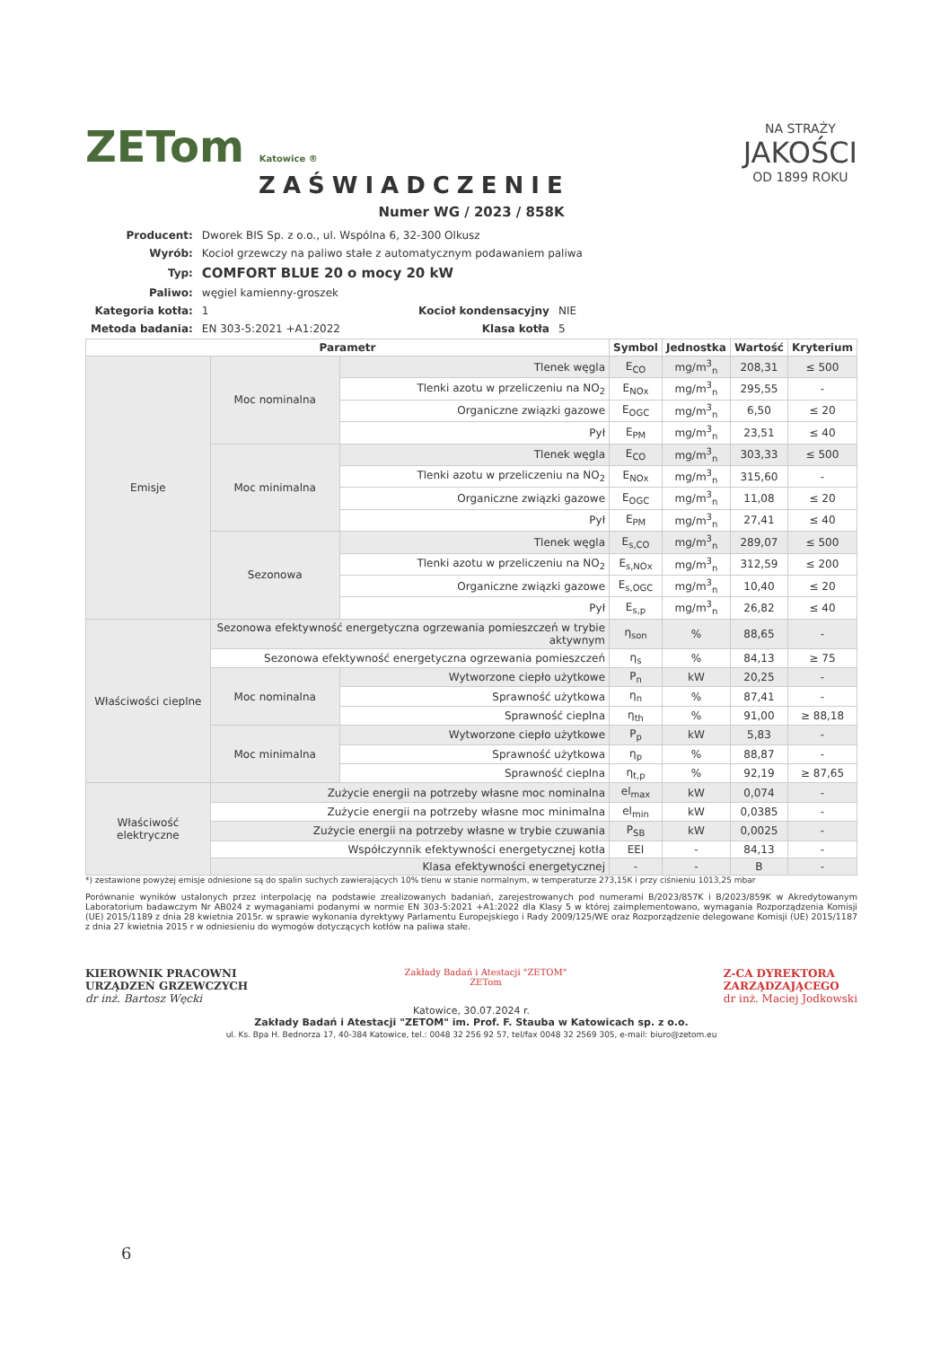NA STRAŻY
JAKOŚCI
OD 1899 ROKU
ZETom Katowice ®
ZAŚWIADCZENIE
Numer WG / 2023 / 858K
| Producent: | Dworek BIS Sp. z o.o., ul. Wspólna 6, 32-300 Olkusz | | |
| Wyrób: | Kocioł grzewczy na paliwo stałe z automatycznym podawaniem paliwa | | |
| Typ: | COMFORT BLUE 20 o mocy 20 kW | | |
| Paliwo: | węgiel kamienny-groszek | | |
| Kategoria kotła: | 1 | Kocioł kondensacyjny | NIE |
| Metoda badania: | EN 303-5:2021 +A1:2022 | Klasa kotła | 5 |
| Parametr | | | Symbol | Jednostka | Wartość | Kryterium |
| --- | --- | --- | --- | --- | --- | --- |
| Emisje | Moc nominalna | Tlenek węgla | E<sub>CO</sub> | mg/m<sup>3</sup><sub>n</sub> | 208,31 | ≤ 500 |
| | | Tlenki azotu w przeliczeniu na NO<sub>2</sub> | E<sub>NOx</sub> | mg/m<sup>3</sup><sub>n</sub> | 295,55 | - |
| | | Organiczne związki gazowe | E<sub>OGC</sub> | mg/m<sup>3</sup><sub>n</sub> | 6,50 | ≤ 20 |
| | | Pył | E<sub>PM</sub> | mg/m<sup>3</sup><sub>n</sub> | 23,51 | ≤ 40 |
| | Moc minimalna | Tlenek węgla | E<sub>CO</sub> | mg/m<sup>3</sup><sub>n</sub> | 303,33 | ≤ 500 |
| | | Tlenki azotu w przeliczeniu na NO<sub>2</sub> | E<sub>NOx</sub> | mg/m<sup>3</sup><sub>n</sub> | 315,60 | - |
| | | Organiczne związki gazowe | E<sub>OGC</sub> | mg/m<sup>3</sup><sub>n</sub> | 11,08 | ≤ 20 |
| | | Pył | E<sub>PM</sub> | mg/m<sup>3</sup><sub>n</sub> | 27,41 | ≤ 40 |
| | Sezonowa | Tlenek węgla | E<sub>s,CO</sub> | mg/m<sup>3</sup><sub>n</sub> | 289,07 | ≤ 500 |
| | | Tlenki azotu w przeliczeniu na NO<sub>2</sub> | E<sub>s,NOx</sub> | mg/m<sup>3</sup><sub>n</sub> | 312,59 | ≤ 200 |
| | | Organiczne związki gazowe | E<sub>s,OGC</sub> | mg/m<sup>3</sup><sub>n</sub> | 10,40 | ≤ 20 |
| | | Pył | E<sub>s,p</sub> | mg/m<sup>3</sup><sub>n</sub> | 26,82 | ≤ 40 |
| Właściwości cieplne | Sezonowa efektywność energetyczna ogrzewania pomieszczeń w trybie aktywnym | | η<sub>son</sub> | % | 88,65 | - |
| | Sezonowa efektywność energetyczna ogrzewania pomieszczeń | | η<sub>s</sub> | % | 84,13 | ≥ 75 |
| | Moc nominalna | Wytworzone ciepło użytkowe | P<sub>n</sub> | kW | 20,25 | - |
| | | Sprawność użytkowa | η<sub>n</sub> | % | 87,41 | - |
| | | Sprawność cieplna | η<sub>th</sub> | % | 91,00 | ≥ 88,18 |
| | Moc minimalna | Wytworzone ciepło użytkowe | P<sub>p</sub> | kW | 5,83 | - |
| | | Sprawność użytkowa | η<sub>p</sub> | % | 88,87 | - |
| | | Sprawność cieplna | η<sub>t,p</sub> | % | 92,19 | ≥ 87,65 |
| Właściwość elektryczne | Zużycie energii na potrzeby własne moc nominalna | | el<sub>max</sub> | kW | 0,074 | - |
| | Zużycie energii na potrzeby własne moc minimalna | | el<sub>min</sub> | kW | 0,0385 | - |
| | Zużycie energii na potrzeby własne w trybie czuwania | | P<sub>SB</sub> | kW | 0,0025 | - |
| | Współczynnik efektywności energetycznej kotła | | EEI | - | 84,13 | - |
| | Klasa efektywności energetycznej | | - | - | B | - |
*) zestawione powyżej emisje odniesione są do spalin suchych zawierających 10% tlenu w stanie normalnym, w temperaturze 273,15K i przy ciśnieniu 1013,25 mbar
Porównanie wyników ustalonych przez interpolację na podstawie zrealizowanych badaniań, zarejestrowanych pod numerami B/2023/857K i B/2023/859K w Akredytowanym Laboratorium badawczym Nr AB024 z wymaganiami podanymi w normie EN 303-5:2021 +A1:2022 dla Klasy 5 w której zaimplementowano, wymagania Rozporządzenia Komisji (UE) 2015/1189 z dnia 28 kwietnia 2015r. w sprawie wykonania dyrektywy Parlamentu Europejskiego i Rady 2009/125/WE oraz Rozporządzenie delegowane Komisji (UE) 2015/1187 z dnia 27 kwietnia 2015 r w odniesieniu do wymogów dotyczących kotłów na paliwa stałe.
KIEROWNIK PRACOWNI
URZĄDZEŃ GRZEWCZYCH
dr inż. Bartosz Węcki
Zakłady Badań i Atestacji "ZETOM"
ZETom
Z-CA DYREKTORA
ZARZĄDZAJĄCEGO
dr inż. Maciej Jodkowski
Katowice, 30.07.2024 r.
Zakłady Badań i Atestacji "ZETOM" im. Prof. F. Stauba w Katowicach sp. z o.o.
ul. Ks. Bpa H. Bednorza 17, 40-384 Katowice, tel.: 0048 32 256 92 57, tel/fax 0048 32 2569 305, e-mail: biuro@zetom.eu
6